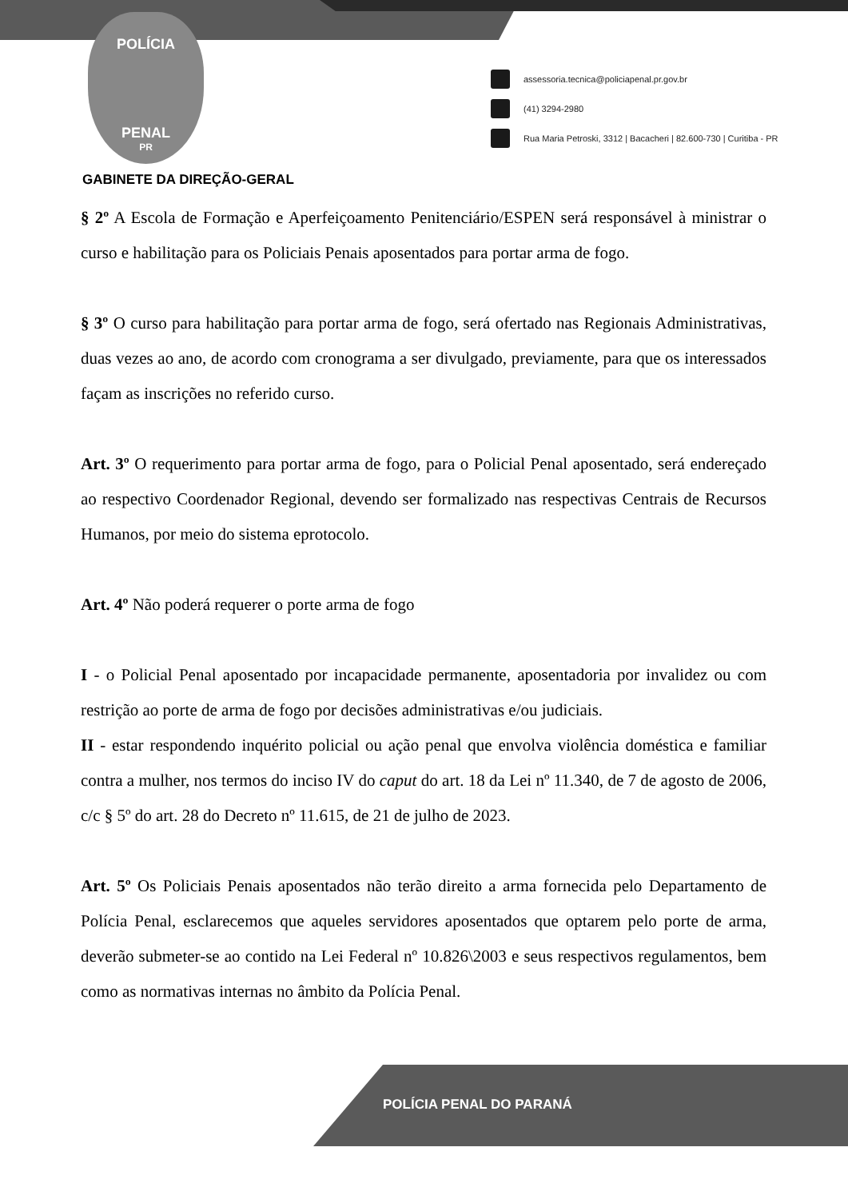POLÍCIA
PENAL
PR
assessoria.tecnica@policiapenal.pr.gov.br
(41) 3294-2980
Rua Maria Petroski, 3312 | Bacacheri | 82.600-730 | Curitiba - PR
GABINETE DA DIREÇÃO-GERAL
§ 2º A Escola de Formação e Aperfeiçoamento Penitenciário/ESPEN será responsável à ministrar o curso e habilitação para os Policiais Penais aposentados para portar arma de fogo.
§ 3º O curso para habilitação para portar arma de fogo, será ofertado nas Regionais Administrativas, duas vezes ao ano, de acordo com cronograma a ser divulgado, previamente, para que os interessados façam as inscrições no referido curso.
Art. 3º O requerimento para portar arma de fogo, para o Policial Penal aposentado, será endereçado ao respectivo Coordenador Regional, devendo ser formalizado nas respectivas Centrais de Recursos Humanos, por meio do sistema eprotocolo.
Art. 4º Não poderá requerer o porte arma de fogo
I - o Policial Penal aposentado por incapacidade permanente, aposentadoria por invalidez ou com restrição ao porte de arma de fogo por decisões administrativas e/ou judiciais.
II - estar respondendo inquérito policial ou ação penal que envolva violência doméstica e familiar contra a mulher, nos termos do inciso IV do caput do art. 18 da Lei nº 11.340, de 7 de agosto de 2006, c/c § 5º do art. 28 do Decreto nº 11.615, de 21 de julho de 2023.
Art. 5º Os Policiais Penais aposentados não terão direito a arma fornecida pelo Departamento de Polícia Penal, esclarecemos que aqueles servidores aposentados que optarem pelo porte de arma, deverão submeter-se ao contido na Lei Federal nº 10.826\2003 e seus respectivos regulamentos, bem como as normativas internas no âmbito da Polícia Penal.
POLÍCIA PENAL DO PARANÁ